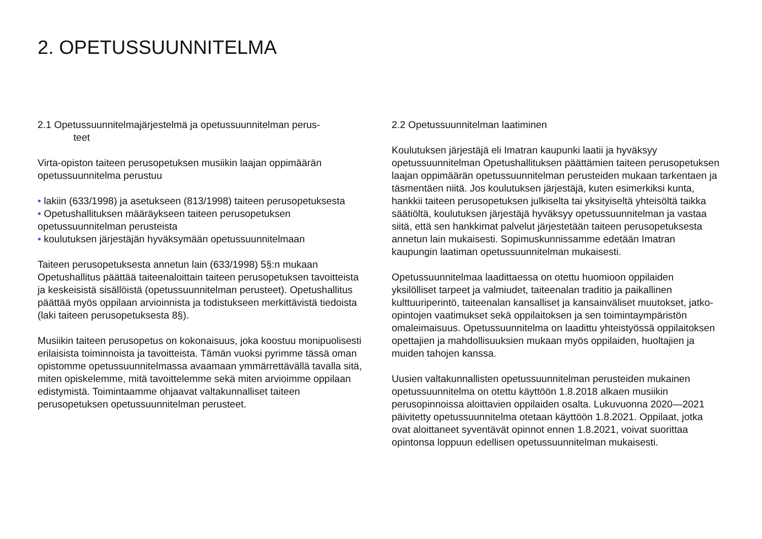2. OPETUSSUUNNITELMA
2.1 Opetussuunnitelmajärjestelmä ja opetussuunnitelman perus-
teet
Virta-opiston taiteen perusopetuksen musiikin laajan oppimäärän opetussuunnitelma perustuu
• lakiin (633/1998) ja asetukseen (813/1998) taiteen perusopetuksesta
• Opetushallituksen määräykseen taiteen perusopetuksen opetussuunnitelman perusteista
• koulutuksen järjestäjän hyväksymään opetussuunnitelmaan
Taiteen perusopetuksesta annetun lain (633/1998) 5§:n mukaan Opetushallitus päättää taiteenaloittain taiteen perusopetuksen tavoitteista ja keskeisistä sisällöistä (opetussuunnitelman perusteet). Opetushallitus päättää myös oppilaan arvioinnista ja todistukseen merkittävistä tiedoista (laki taiteen perusopetuksesta 8§).
Musiikin taiteen perusopetus on kokonaisuus, joka koostuu monipuolisesti erilaisista toiminnoista ja tavoitteista. Tämän vuoksi pyrimme tässä oman opistomme opetussuunnitelmassa avaamaan ymmärrettävällä tavalla sitä, miten opiskelemme, mitä tavoittelemme sekä miten arvioimme oppilaan edistymistä. Toimintaamme ohjaavat valtakunnalliset taiteen perusopetuksen opetussuunnitelman perusteet.
2.2 Opetussuunnitelman laatiminen
Koulutuksen järjestäjä eli Imatran kaupunki laatii ja hyväksyy opetussuunnitelman Opetushallituksen päättämien taiteen perusopetuksen laajan oppimäärän opetussuunnitelman perusteiden mukaan tarkentaen ja täsmentäen niitä. Jos koulutuksen järjestäjä, kuten esimerkiksi kunta, hankkii taiteen perusopetuksen julkiselta tai yksityiseltä yhteisöltä taikka säätiöltä, koulutuksen järjestäjä hyväksyy opetussuunnitelman ja vastaa siitä, että sen hankkimat palvelut järjestetään taiteen perusopetuksesta annetun lain mukaisesti. Sopimuskunnissamme edetään Imatran kaupungin laatiman opetussuunnitelman mukaisesti.
Opetussuunnitelmaa laadittaessa on otettu huomioon oppilaiden yksilölliset tarpeet ja valmiudet, taiteenalan traditio ja paikallinen kulttuuriperintö, taiteenalan kansalliset ja kansainväliset muutokset, jatko-opintojen vaatimukset sekä oppilaitoksen ja sen toimintaympäristön omaleimaisuus. Opetussuunnitelma on laadittu yhteistyössä oppilaitoksen opettajien ja mahdollisuuksien mukaan myös oppilaiden, huoltajien ja muiden tahojen kanssa.
Uusien valtakunnallisten opetussuunnitelman perusteiden mukainen opetussuunnitelma on otettu käyttöön 1.8.2018 alkaen musiikin perusopinnoissa aloittavien oppilaiden osalta. Lukuvuonna 2020—2021 päivitetty opetussuunnitelma otetaan käyttöön 1.8.2021. Oppilaat, jotka ovat aloittaneet syventävät opinnot ennen 1.8.2021, voivat suorittaa opintonsa loppuun edellisen opetussuunnitelman mukaisesti.